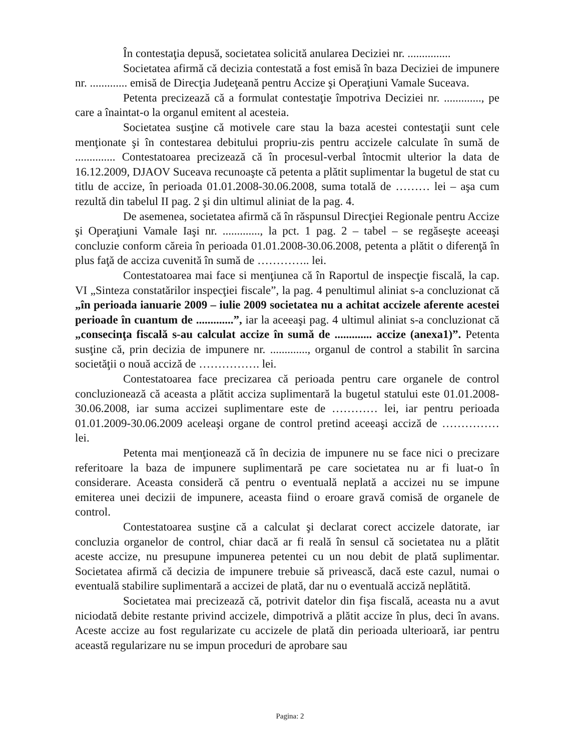În contestaţia depusă, societatea solicită anularea Deciziei nr. ...............
Societatea afirmă că decizia contestată a fost emisă în baza Deciziei de impunere nr. ............. emisă de Direcţia Judeţeană pentru Accize şi Operaţiuni Vamale Suceava.
Petenta precizează că a formulat contestaţie împotriva Deciziei nr. ............., pe care a înaintat-o la organul emitent al acesteia.
Societatea susţine că motivele care stau la baza acestei contestaţii sunt cele menţionate şi în contestarea debitului propriu-zis pentru accizele calculate în sumă de .............. Contestatoarea precizează că în procesul-verbal întocmit ulterior la data de 16.12.2009, DJAOV Suceava recunoaşte că petenta a plătit suplimentar la bugetul de stat cu titlu de accize, în perioada 01.01.2008-30.06.2008, suma totală de ……… lei – aşa cum rezultă din tabelul II pag. 2 şi din ultimul aliniat de la pag. 4.
De asemenea, societatea afirmă că în răspunsul Direcţiei Regionale pentru Accize şi Operaţiuni Vamale Iaşi nr. ............., la pct. 1 pag. 2 – tabel – se regăseşte aceeaşi concluzie conform căreia în perioada 01.01.2008-30.06.2008, petenta a plătit o diferenţă în plus faţă de acciza cuvenită în sumă de ………….. lei.
Contestatoarea mai face si menţiunea că în Raportul de inspecţie fiscală, la cap. VI „Sinteza constatărilor inspecţiei fiscale”, la pag. 4 penultimul aliniat s-a concluzionat că „în perioada ianuarie 2009 – iulie 2009 societatea nu a achitat accizele aferente acestei perioade în cuantum de .............”, iar la aceeaşi pag. 4 ultimul aliniat s-a concluzionat că „consecinţa fiscală s-au calculat accize în sumă de ............. accize (anexa1)”. Petenta susţine că, prin decizia de impunere nr. ............., organul de control a stabilit în sarcina societăţii o nouă acciză de ……………. lei.
Contestatoarea face precizarea că perioada pentru care organele de control concluzionează că aceasta a plătit acciza suplimentară la bugetul statului este 01.01.2008-30.06.2008, iar suma accizei suplimentare este de ………… lei, iar pentru perioada 01.01.2009-30.06.2009 aceleaşi organe de control pretind aceeaşi acciză de …………… lei.
Petenta mai menţionează că în decizia de impunere nu se face nici o precizare referitoare la baza de impunere suplimentară pe care societatea nu ar fi luat-o în considerare. Aceasta consideră că pentru o eventuală neplată a accizei nu se impune emiterea unei decizii de impunere, aceasta fiind o eroare gravă comisă de organele de control.
Contestatoarea susţine că a calculat şi declarat corect accizele datorate, iar concluzia organelor de control, chiar dacă ar fi reală în sensul că societatea nu a plătit aceste accize, nu presupune impunerea petentei cu un nou debit de plată suplimentar. Societatea afirmă că decizia de impunere trebuie să privească, dacă este cazul, numai o eventuală stabilire suplimentară a accizei de plată, dar nu o eventuală acciză neplătită.
Societatea mai precizează că, potrivit datelor din fişa fiscală, aceasta nu a avut niciodată debite restante privind accizele, dimpotrivă a plătit accize în plus, deci în avans. Aceste accize au fost regularizate cu accizele de plată din perioada ulterioară, iar pentru această regularizare nu se impun proceduri de aprobare sau
Pagina: 2